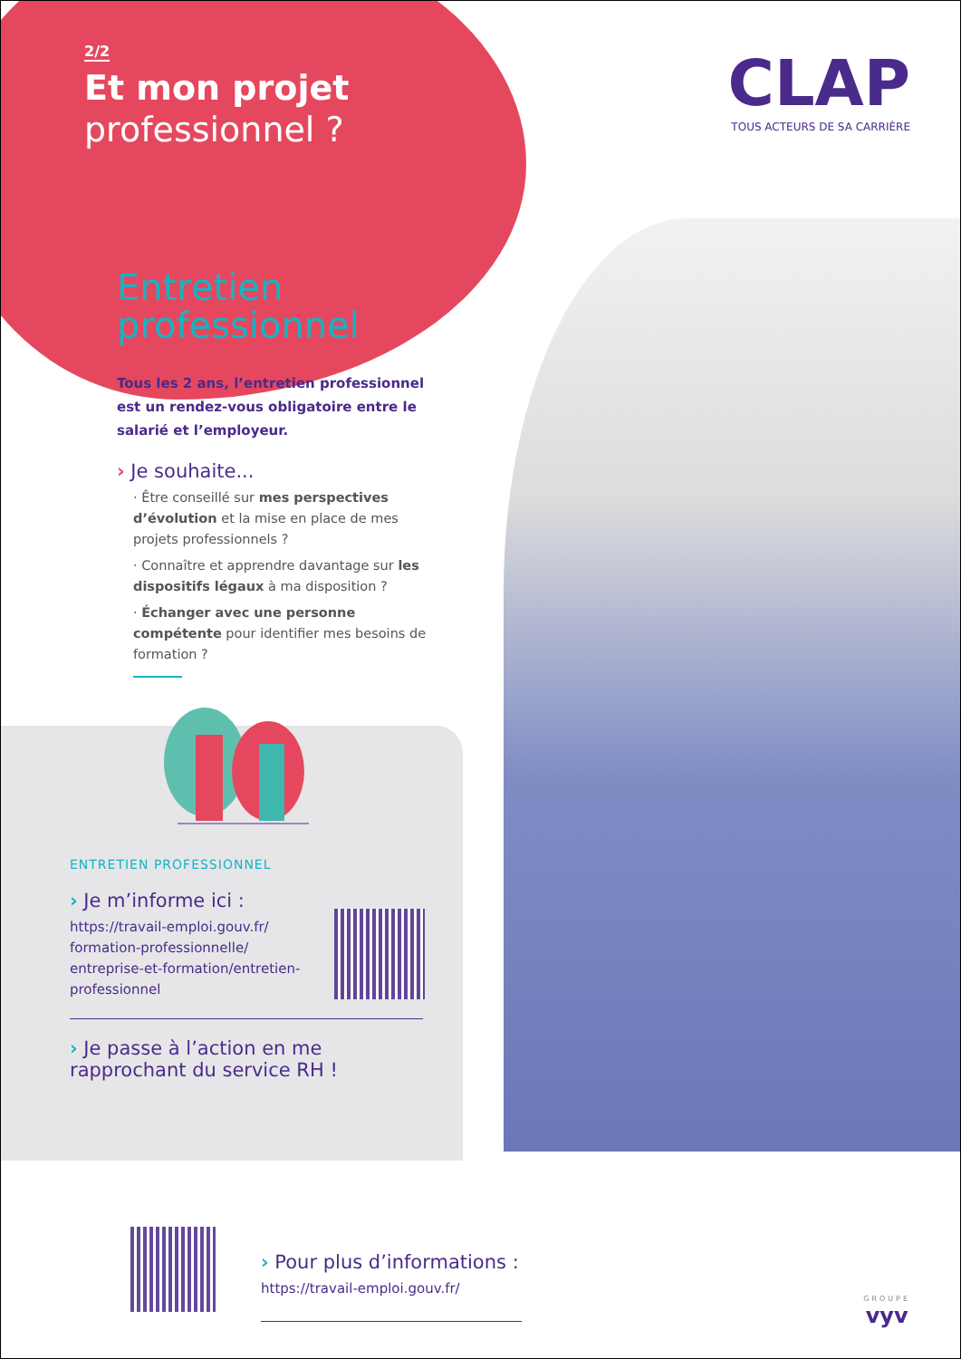2/2
Et mon projet
professionnel ?
CLAP
TOUS ACTEURS DE SA CARRIÈRE
Entretien professionnel
Tous les 2 ans, l’entretien professionnel est un rendez-vous obligatoire entre le salarié et l’employeur.
› Je souhaite...
· Être conseillé sur mes perspectives d’évolution et la mise en place de mes projets professionnels ?
· Connaître et apprendre davantage sur les dispositifs légaux à ma disposition ?
· Échanger avec une personne compétente pour identifier mes besoins de formation ?
ENTRETIEN PROFESSIONNEL
› Je m’informe ici :
https://travail-emploi.gouv.fr/ formation-professionnelle/ entreprise-et-formation/entretien-professionnel
› Je passe à l’action en me rapprochant du service RH !
› Pour plus d’informations :
https://travail-emploi.gouv.fr/
GROUPE
vyv